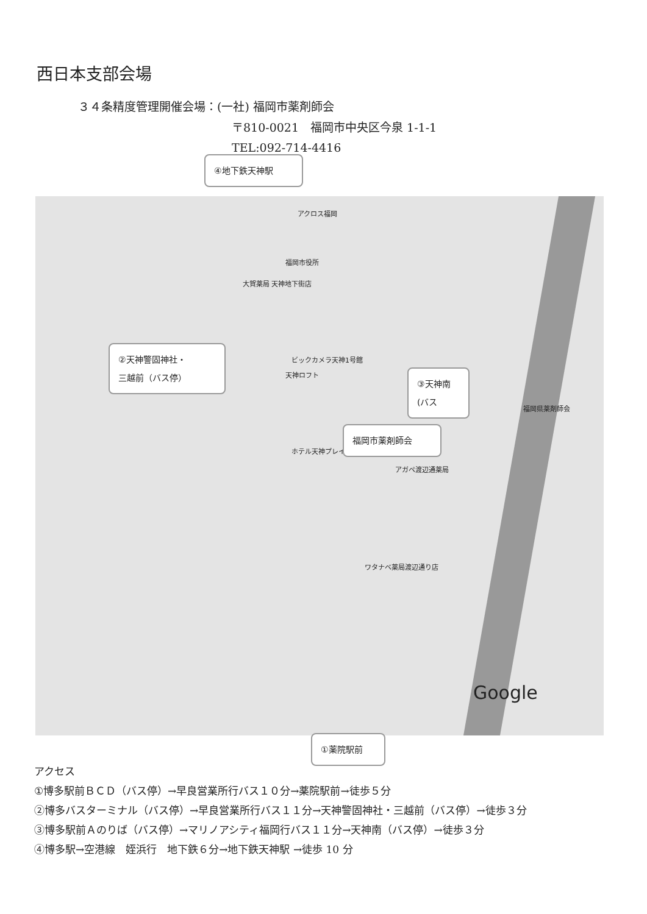西日本支部会場
３４条精度管理開催会場：(一社) 福岡市薬剤師会
〒810-0021　福岡市中央区今泉 1-1-1
TEL:092-714-4416
④地下鉄天神駅
アクロス福岡
福岡市役所
大賀薬局 天神地下街店
ビックカメラ天神1号館
天神ロフト
福岡県薬剤師会
ホテル天神プレイス
アガペ渡辺通薬局
ワタナベ薬局渡辺通り店
Google
②天神警固神社・
三越前（バス停）
③天神南
(バス
福岡市薬剤師会
①薬院駅前
アクセス
①博多駅前ＢＣＤ（バス停）→早良営業所行バス１０分→薬院駅前→徒歩５分
②博多バスターミナル（バス停）→早良営業所行バス１１分→天神警固神社・三越前（バス停）→徒歩３分
③博多駅前Ａのりば（バス停）→マリノアシティ福岡行バス１１分→天神南（バス停）→徒歩３分
④博多駅→空港線　姪浜行　地下鉄６分→地下鉄天神駅 →徒歩 10 分